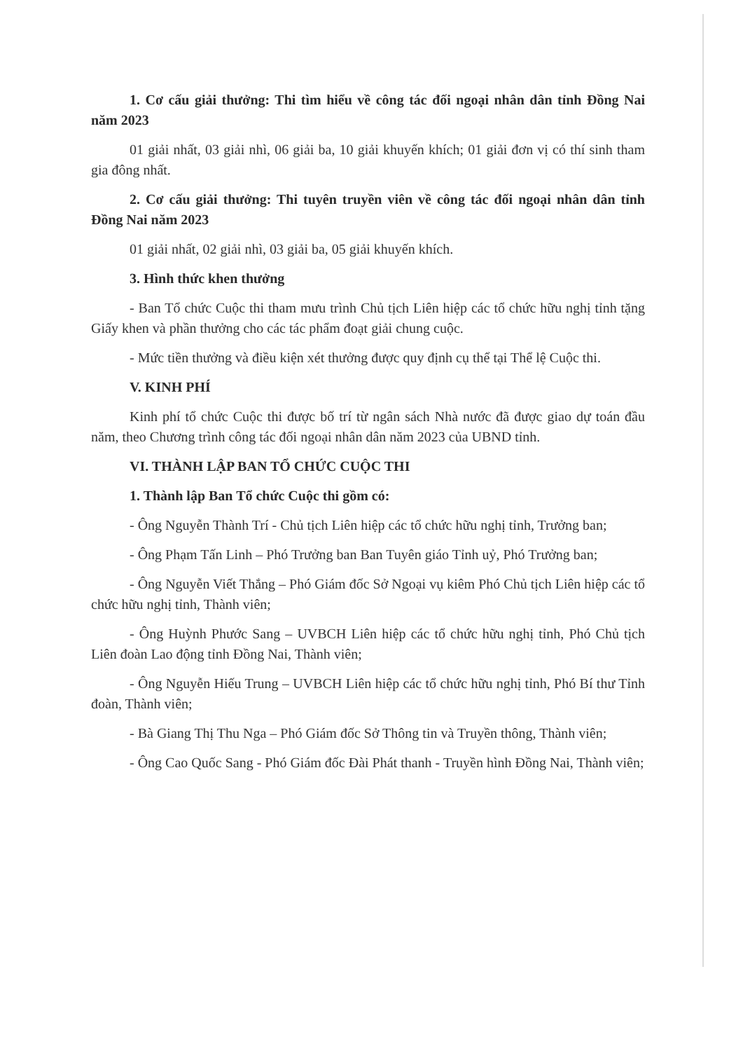1. Cơ cấu giải thưởng: Thi tìm hiểu về công tác đối ngoại nhân dân tỉnh Đồng Nai năm 2023
01 giải nhất, 03 giải nhì, 06 giải ba, 10 giải khuyến khích; 01 giải đơn vị có thí sinh tham gia đông nhất.
2. Cơ cấu giải thưởng: Thi tuyên truyền viên về công tác đối ngoại nhân dân tỉnh Đồng Nai năm 2023
01 giải nhất, 02 giải nhì, 03 giải ba, 05 giải khuyến khích.
3. Hình thức khen thưởng
- Ban Tổ chức Cuộc thi tham mưu trình Chủ tịch Liên hiệp các tổ chức hữu nghị tỉnh tặng Giấy khen và phần thưởng cho các tác phẩm đoạt giải chung cuộc.
- Mức tiền thưởng và điều kiện xét thưởng được quy định cụ thể tại Thể lệ Cuộc thi.
V. KINH PHÍ
Kinh phí tổ chức Cuộc thi được bố trí từ ngân sách Nhà nước đã được giao dự toán đầu năm, theo Chương trình công tác đối ngoại nhân dân năm 2023 của UBND tỉnh.
VI. THÀNH LẬP BAN TỔ CHỨC CUỘC THI
1. Thành lập Ban Tổ chức Cuộc thi gồm có:
- Ông Nguyễn Thành Trí - Chủ tịch Liên hiệp các tổ chức hữu nghị tỉnh, Trưởng ban;
- Ông Phạm Tấn Linh – Phó Trưởng ban Ban Tuyên giáo Tỉnh uỷ, Phó Trưởng ban;
- Ông Nguyễn Viết Thắng – Phó Giám đốc Sở Ngoại vụ kiêm Phó Chủ tịch Liên hiệp các tổ chức hữu nghị tỉnh, Thành viên;
- Ông Huỳnh Phước Sang – UVBCH Liên hiệp các tổ chức hữu nghị tỉnh, Phó Chủ tịch Liên đoàn Lao động tỉnh Đồng Nai, Thành viên;
- Ông Nguyễn Hiếu Trung – UVBCH Liên hiệp các tổ chức hữu nghị tỉnh, Phó Bí thư Tỉnh đoàn, Thành viên;
- Bà Giang Thị Thu Nga – Phó Giám đốc Sở Thông tin và Truyền thông, Thành viên;
- Ông Cao Quốc Sang - Phó Giám đốc Đài Phát thanh - Truyền hình Đồng Nai, Thành viên;